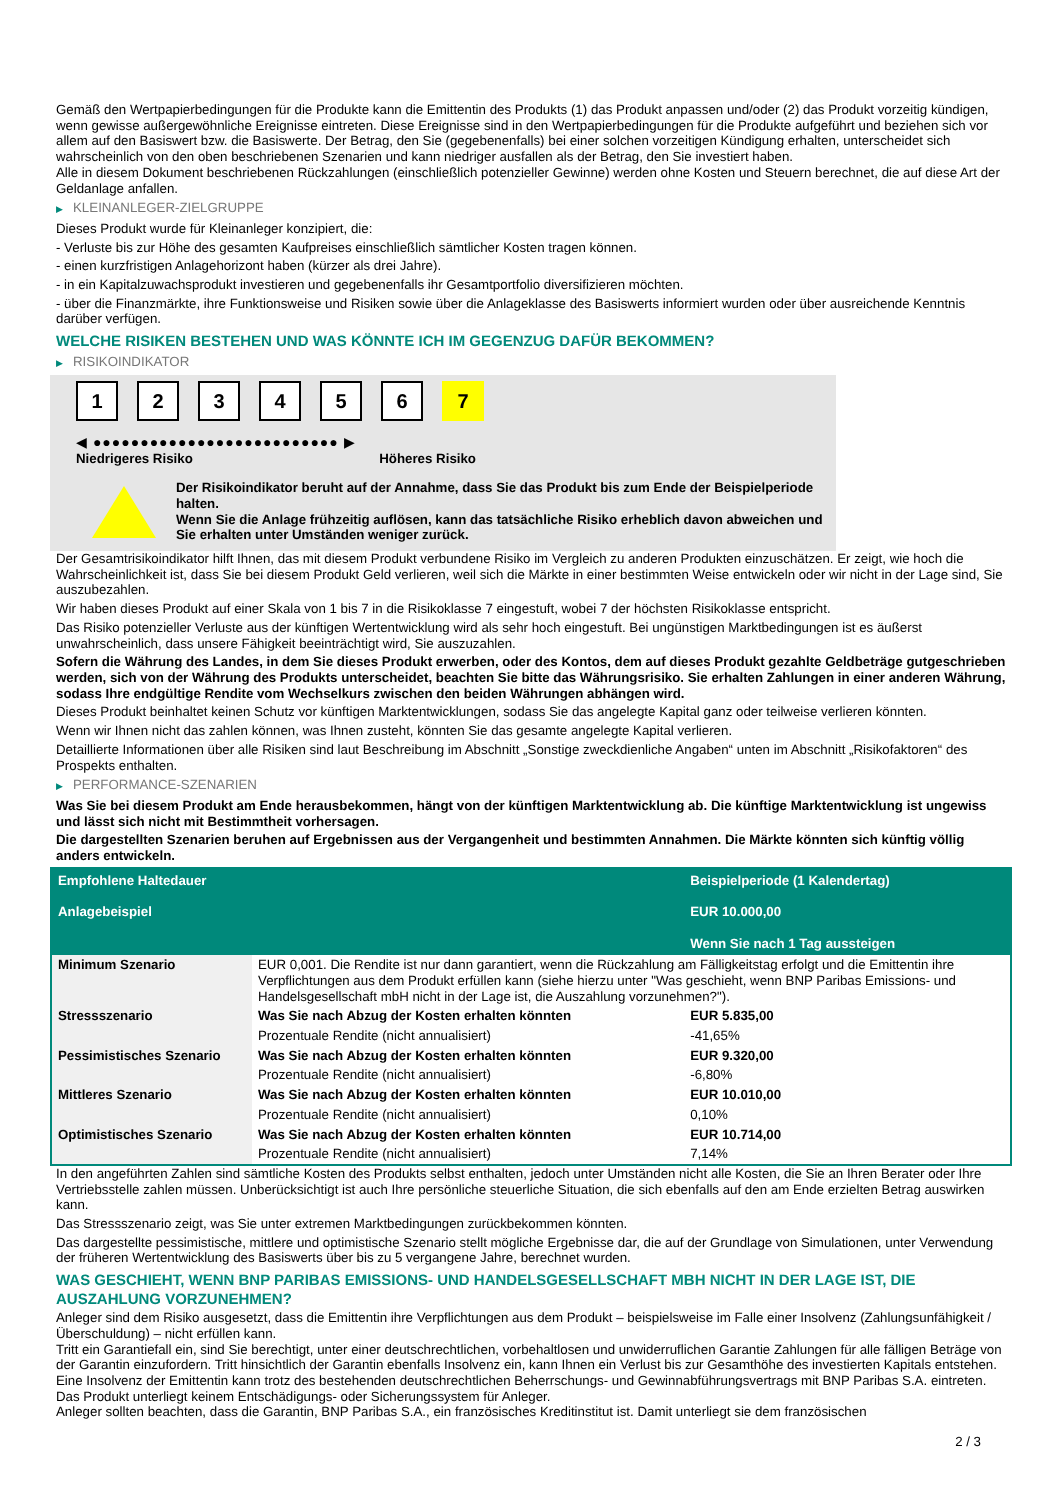Gemäß den Wertpapierbedingungen für die Produkte kann die Emittentin des Produkts (1) das Produkt anpassen und/oder (2) das Produkt vorzeitig kündigen, wenn gewisse außergewöhnliche Ereignisse eintreten. Diese Ereignisse sind in den Wertpapierbedingungen für die Produkte aufgeführt und beziehen sich vor allem auf den Basiswert bzw. die Basiswerte. Der Betrag, den Sie (gegebenenfalls) bei einer solchen vorzeitigen Kündigung erhalten, unterscheidet sich wahrscheinlich von den oben beschriebenen Szenarien und kann niedriger ausfallen als der Betrag, den Sie investiert haben.
Alle in diesem Dokument beschriebenen Rückzahlungen (einschließlich potenzieller Gewinne) werden ohne Kosten und Steuern berechnet, die auf diese Art der Geldanlage anfallen.
▶ KLEINANLEGER-ZIELGRUPPE
Dieses Produkt wurde für Kleinanleger konzipiert, die:
- Verluste bis zur Höhe des gesamten Kaufpreises einschließlich sämtlicher Kosten tragen können.
- einen kurzfristigen Anlagehorizont haben (kürzer als drei Jahre).
- in ein Kapitalzuwachsprodukt investieren und gegebenenfalls ihr Gesamtportfolio diversifizieren möchten.
- über die Finanzmärkte, ihre Funktionsweise und Risiken sowie über die Anlageklasse des Basiswerts informiert wurden oder über ausreichende Kenntnis darüber verfügen.
WELCHE RISIKEN BESTEHEN UND WAS KÖNNTE ICH IM GEGENZUG DAFÜR BEKOMMEN?
▶ RISIKOINDIKATOR
123456 7
◀ ●●●●●●●●●●●●●●●●●●●●●●●●●● ▶
Niedrigeres Risiko Höheres Risiko
Der Risikoindikator beruht auf der Annahme, dass Sie das Produkt bis zum Ende der Beispielperiode halten.
Wenn Sie die Anlage frühzeitig auflösen, kann das tatsächliche Risiko erheblich davon abweichen und Sie erhalten unter Umständen weniger zurück.
Der Gesamtrisikoindikator hilft Ihnen, das mit diesem Produkt verbundene Risiko im Vergleich zu anderen Produkten einzuschätzen. Er zeigt, wie hoch die Wahrscheinlichkeit ist, dass Sie bei diesem Produkt Geld verlieren, weil sich die Märkte in einer bestimmten Weise entwickeln oder wir nicht in der Lage sind, Sie auszubezahlen.
Wir haben dieses Produkt auf einer Skala von 1 bis 7 in die Risikoklasse 7 eingestuft, wobei 7 der höchsten Risikoklasse entspricht.
Das Risiko potenzieller Verluste aus der künftigen Wertentwicklung wird als sehr hoch eingestuft. Bei ungünstigen Marktbedingungen ist es äußerst unwahrscheinlich, dass unsere Fähigkeit beeinträchtigt wird, Sie auszuzahlen.
Sofern die Währung des Landes, in dem Sie dieses Produkt erwerben, oder des Kontos, dem auf dieses Produkt gezahlte Geldbeträge gutgeschrieben werden, sich von der Währung des Produkts unterscheidet, beachten Sie bitte das Währungsrisiko. Sie erhalten Zahlungen in einer anderen Währung, sodass Ihre endgültige Rendite vom Wechselkurs zwischen den beiden Währungen abhängen wird.
Dieses Produkt beinhaltet keinen Schutz vor künftigen Marktentwicklungen, sodass Sie das angelegte Kapital ganz oder teilweise verlieren könnten.
Wenn wir Ihnen nicht das zahlen können, was Ihnen zusteht, könnten Sie das gesamte angelegte Kapital verlieren.
Detaillierte Informationen über alle Risiken sind laut Beschreibung im Abschnitt „Sonstige zweckdienliche Angaben“ unten im Abschnitt „Risikofaktoren“ des Prospekts enthalten.
▶ PERFORMANCE-SZENARIEN
Was Sie bei diesem Produkt am Ende herausbekommen, hängt von der künftigen Marktentwicklung ab. Die künftige Marktentwicklung ist ungewiss und lässt sich nicht mit Bestimmtheit vorhersagen.
Die dargestellten Szenarien beruhen auf Ergebnissen aus der Vergangenheit und bestimmten Annahmen. Die Märkte könnten sich künftig völlig anders entwickeln.
| Empfohlene Haltedauer Anlagebeispiel | | Beispielperiode (1 Kalendertag) EUR 10.000,00 Wenn Sie nach 1 Tag aussteigen |
| Minimum Szenario | EUR 0,001. Die Rendite ist nur dann garantiert, wenn die Rückzahlung am Fälligkeitstag erfolgt und die Emittentin ihre Verpflichtungen aus dem Produkt erfüllen kann (siehe hierzu unter "Was geschieht, wenn BNP Paribas Emissions- und Handelsgesellschaft mbH nicht in der Lage ist, die Auszahlung vorzunehmen?"). | |
| Stressszenario | Was Sie nach Abzug der Kosten erhalten könnten | EUR 5.835,00 |
| | Prozentuale Rendite (nicht annualisiert) | -41,65% |
| Pessimistisches Szenario | Was Sie nach Abzug der Kosten erhalten könnten | EUR 9.320,00 |
| | Prozentuale Rendite (nicht annualisiert) | -6,80% |
| Mittleres Szenario | Was Sie nach Abzug der Kosten erhalten könnten | EUR 10.010,00 |
| | Prozentuale Rendite (nicht annualisiert) | 0,10% |
| Optimistisches Szenario | Was Sie nach Abzug der Kosten erhalten könnten | EUR 10.714,00 |
| | Prozentuale Rendite (nicht annualisiert) | 7,14% |
In den angeführten Zahlen sind sämtliche Kosten des Produkts selbst enthalten, jedoch unter Umständen nicht alle Kosten, die Sie an Ihren Berater oder Ihre Vertriebsstelle zahlen müssen. Unberücksichtigt ist auch Ihre persönliche steuerliche Situation, die sich ebenfalls auf den am Ende erzielten Betrag auswirken kann.
Das Stressszenario zeigt, was Sie unter extremen Marktbedingungen zurückbekommen könnten.
Das dargestellte pessimistische, mittlere und optimistische Szenario stellt mögliche Ergebnisse dar, die auf der Grundlage von Simulationen, unter Verwendung der früheren Wertentwicklung des Basiswerts über bis zu 5 vergangene Jahre, berechnet wurden.
WAS GESCHIEHT, WENN BNP PARIBAS EMISSIONS- UND HANDELSGESELLSCHAFT MBH NICHT IN DER LAGE IST, DIE AUSZAHLUNG VORZUNEHMEN?
Anleger sind dem Risiko ausgesetzt, dass die Emittentin ihre Verpflichtungen aus dem Produkt – beispielsweise im Falle einer Insolvenz (Zahlungsunfähigkeit / Überschuldung) – nicht erfüllen kann.
Tritt ein Garantiefall ein, sind Sie berechtigt, unter einer deutschrechtlichen, vorbehaltlosen und unwiderruflichen Garantie Zahlungen für alle fälligen Beträge von der Garantin einzufordern. Tritt hinsichtlich der Garantin ebenfalls Insolvenz ein, kann Ihnen ein Verlust bis zur Gesamthöhe des investierten Kapitals entstehen. Eine Insolvenz der Emittentin kann trotz des bestehenden deutschrechtlichen Beherrschungs- und Gewinnabführungsvertrags mit BNP Paribas S.A. eintreten.
Das Produkt unterliegt keinem Entschädigungs- oder Sicherungssystem für Anleger.
Anleger sollten beachten, dass die Garantin, BNP Paribas S.A., ein französisches Kreditinstitut ist. Damit unterliegt sie dem französischen
2 / 3